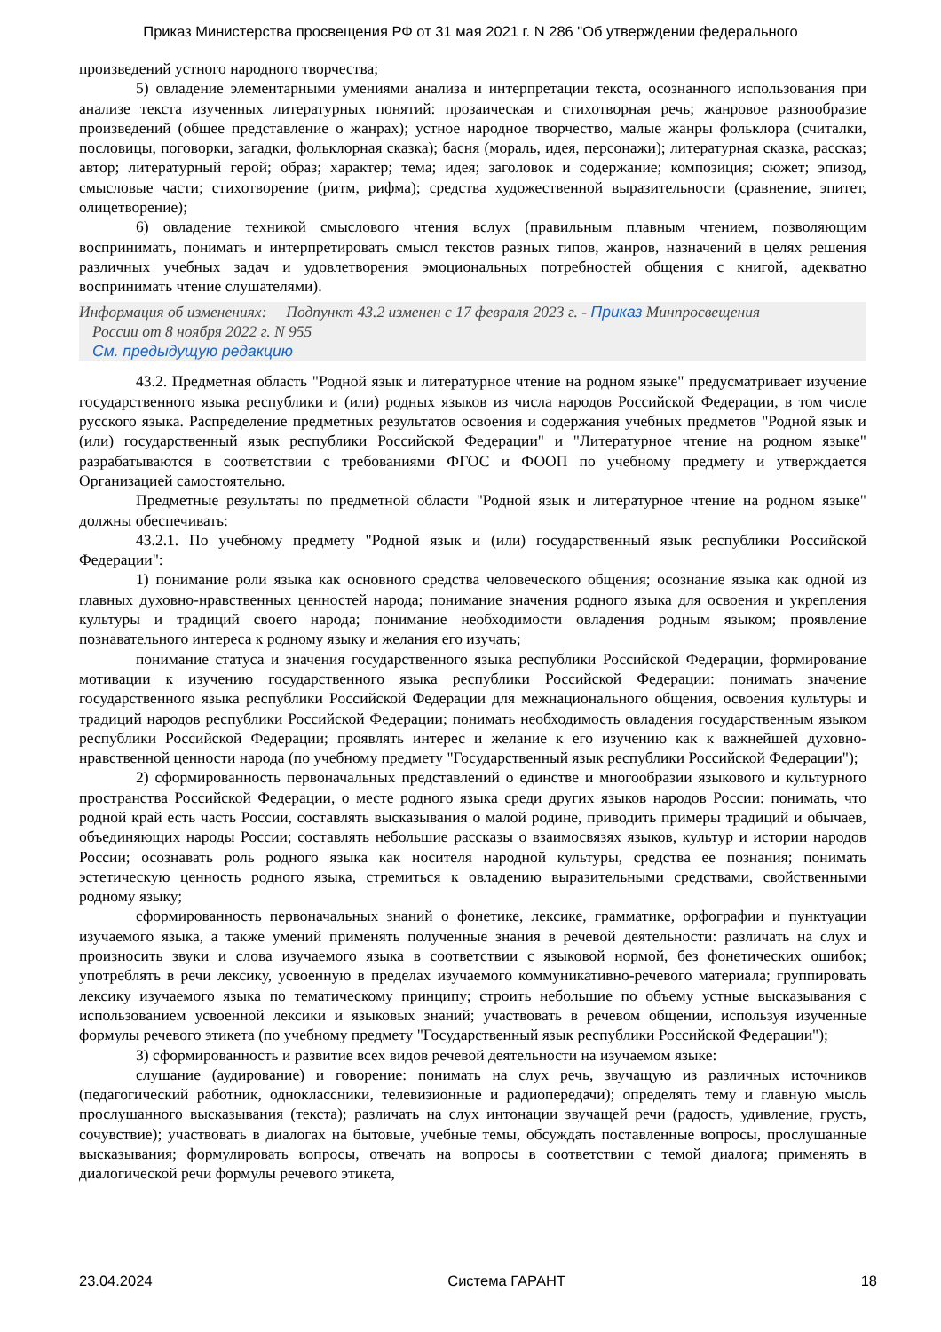Приказ Министерства просвещения РФ от 31 мая 2021 г. N 286 "Об утверждении федерального
произведений устного народного творчества;
5) овладение элементарными умениями анализа и интерпретации текста, осознанного использования при анализе текста изученных литературных понятий: прозаическая и стихотворная речь; жанровое разнообразие произведений (общее представление о жанрах); устное народное творчество, малые жанры фольклора (считалки, пословицы, поговорки, загадки, фольклорная сказка); басня (мораль, идея, персонажи); литературная сказка, рассказ; автор; литературный герой; образ; характер; тема; идея; заголовок и содержание; композиция; сюжет; эпизод, смысловые части; стихотворение (ритм, рифма); средства художественной выразительности (сравнение, эпитет, олицетворение);
6) овладение техникой смыслового чтения вслух (правильным плавным чтением, позволяющим воспринимать, понимать и интерпретировать смысл текстов разных типов, жанров, назначений в целях решения различных учебных задач и удовлетворения эмоциональных потребностей общения с книгой, адекватно воспринимать чтение слушателями).
Информация об изменениях: Подпункт 43.2 изменен с 17 февраля 2023 г. - Приказ Минпросвещения
России от 8 ноября 2022 г. N 955
См. предыдущую редакцию
43.2. Предметная область "Родной язык и литературное чтение на родном языке" предусматривает изучение государственного языка республики и (или) родных языков из числа народов Российской Федерации, в том числе русского языка. Распределение предметных результатов освоения и содержания учебных предметов "Родной язык и (или) государственный язык республики Российской Федерации" и "Литературное чтение на родном языке" разрабатываются в соответствии с требованиями ФГОС и ФООП по учебному предмету и утверждается Организацией самостоятельно.
Предметные результаты по предметной области "Родной язык и литературное чтение на родном языке" должны обеспечивать:
43.2.1. По учебному предмету "Родной язык и (или) государственный язык республики Российской Федерации":
1) понимание роли языка как основного средства человеческого общения; осознание языка как одной из главных духовно-нравственных ценностей народа; понимание значения родного языка для освоения и укрепления культуры и традиций своего народа; понимание необходимости овладения родным языком; проявление познавательного интереса к родному языку и желания его изучать;
понимание статуса и значения государственного языка республики Российской Федерации, формирование мотивации к изучению государственного языка республики Российской Федерации: понимать значение государственного языка республики Российской Федерации для межнационального общения, освоения культуры и традиций народов республики Российской Федерации; понимать необходимость овладения государственным языком республики Российской Федерации; проявлять интерес и желание к его изучению как к важнейшей духовно-нравственной ценности народа (по учебному предмету "Государственный язык республики Российской Федерации");
2) сформированность первоначальных представлений о единстве и многообразии языкового и культурного пространства Российской Федерации, о месте родного языка среди других языков народов России: понимать, что родной край есть часть России, составлять высказывания о малой родине, приводить примеры традиций и обычаев, объединяющих народы России; составлять небольшие рассказы о взаимосвязях языков, культур и истории народов России; осознавать роль родного языка как носителя народной культуры, средства ее познания; понимать эстетическую ценность родного языка, стремиться к овладению выразительными средствами, свойственными родному языку;
сформированность первоначальных знаний о фонетике, лексике, грамматике, орфографии и пунктуации изучаемого языка, а также умений применять полученные знания в речевой деятельности: различать на слух и произносить звуки и слова изучаемого языка в соответствии с языковой нормой, без фонетических ошибок; употреблять в речи лексику, усвоенную в пределах изучаемого коммуникативно-речевого материала; группировать лексику изучаемого языка по тематическому принципу; строить небольшие по объему устные высказывания с использованием усвоенной лексики и языковых знаний; участвовать в речевом общении, используя изученные формулы речевого этикета (по учебному предмету "Государственный язык республики Российской Федерации");
3) сформированность и развитие всех видов речевой деятельности на изучаемом языке:
слушание (аудирование) и говорение: понимать на слух речь, звучащую из различных источников (педагогический работник, одноклассники, телевизионные и радиопередачи); определять тему и главную мысль прослушанного высказывания (текста); различать на слух интонации звучащей речи (радость, удивление, грусть, сочувствие); участвовать в диалогах на бытовые, учебные темы, обсуждать поставленные вопросы, прослушанные высказывания; формулировать вопросы, отвечать на вопросы в соответствии с темой диалога; применять в диалогической речи формулы речевого этикета,
23.04.2024 Система ГАРАНТ 18